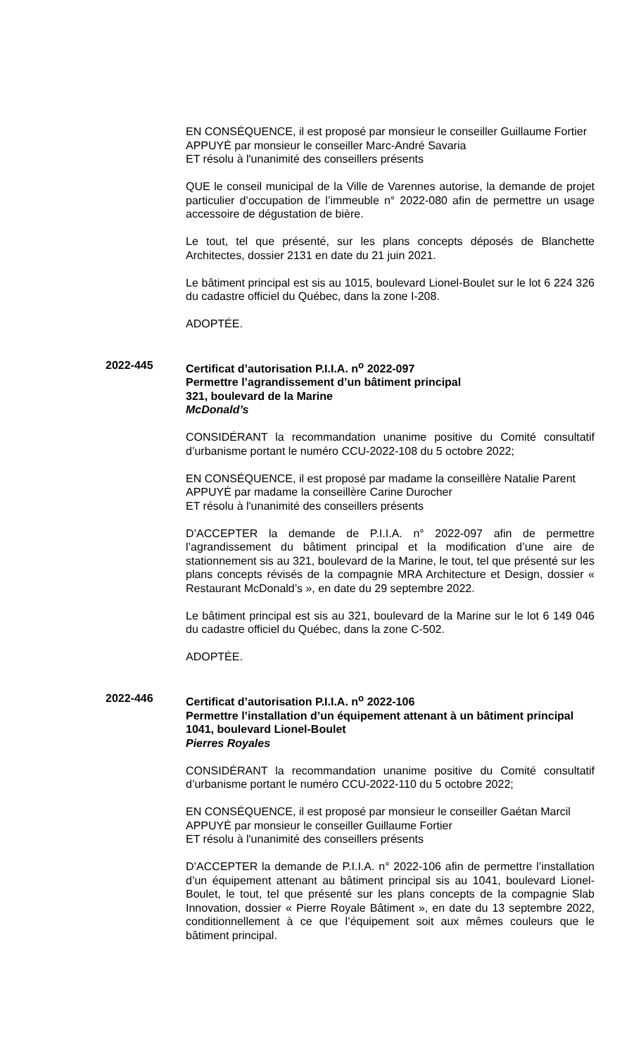EN CONSÉQUENCE, il est proposé par monsieur le conseiller Guillaume Fortier
APPUYÉ par monsieur le conseiller Marc-André Savaria
ET résolu à l'unanimité des conseillers présents
QUE le conseil municipal de la Ville de Varennes autorise, la demande de projet particulier d’occupation de l’immeuble n° 2022-080 afin de permettre un usage accessoire de dégustation de bière.
Le tout, tel que présenté, sur les plans concepts déposés de Blanchette Architectes, dossier 2131 en date du 21 juin 2021.
Le bâtiment principal est sis au 1015, boulevard Lionel-Boulet sur le lot 6 224 326 du cadastre officiel du Québec, dans la zone I-208.
ADOPTÉE.
2022-445
Certificat d’autorisation P.I.I.A. n<sup>o</sup> 2022-097
Permettre l’agrandissement d’un bâtiment principal
321, boulevard de la Marine
McDonald’s
CONSIDÉRANT la recommandation unanime positive du Comité consultatif d’urbanisme portant le numéro CCU-2022-108 du 5 octobre 2022;
EN CONSÉQUENCE, il est proposé par madame la conseillère Natalie Parent
APPUYÉ par madame la conseillère Carine Durocher
ET résolu à l'unanimité des conseillers présents
D’ACCEPTER la demande de P.I.I.A. n° 2022-097 afin de permettre l’agrandissement du bâtiment principal et la modification d’une aire de stationnement sis au 321, boulevard de la Marine, le tout, tel que présenté sur les plans concepts révisés de la compagnie MRA Architecture et Design, dossier « Restaurant McDonald’s », en date du 29 septembre 2022.
Le bâtiment principal est sis au 321, boulevard de la Marine sur le lot 6 149 046 du cadastre officiel du Québec, dans la zone C-502.
ADOPTÉE.
2022-446
Certificat d’autorisation P.I.I.A. n<sup>o</sup> 2022-106
Permettre l’installation d’un équipement attenant à un bâtiment principal
1041, boulevard Lionel-Boulet
Pierres Royales
CONSIDÉRANT la recommandation unanime positive du Comité consultatif d’urbanisme portant le numéro CCU-2022-110 du 5 octobre 2022;
EN CONSÉQUENCE, il est proposé par monsieur le conseiller Gaétan Marcil
APPUYÉ par monsieur le conseiller Guillaume Fortier
ET résolu à l'unanimité des conseillers présents
D’ACCEPTER la demande de P.I.I.A. n° 2022-106 afin de permettre l’installation d’un équipement attenant au bâtiment principal sis au 1041, boulevard Lionel-Boulet, le tout, tel que présenté sur les plans concepts de la compagnie Slab Innovation, dossier « Pierre Royale Bâtiment », en date du 13 septembre 2022, conditionnellement à ce que l’équipement soit aux mêmes couleurs que le bâtiment principal.